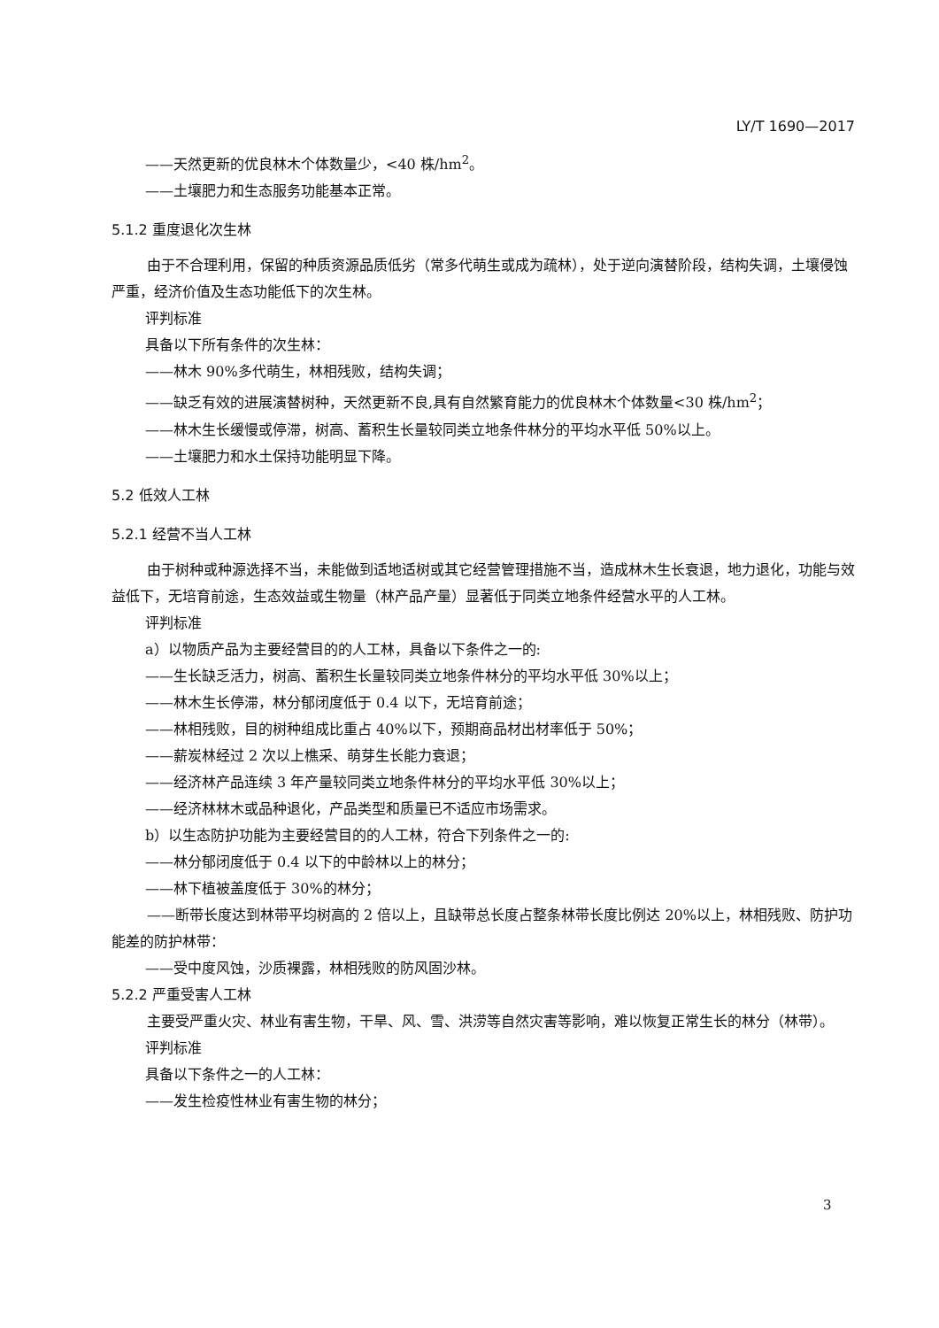LY/T 1690—2017
——天然更新的优良林木个体数量少，<40 株/hm<sup>2</sup>。
——土壤肥力和生态服务功能基本正常。
5.1.2 重度退化次生林
由于不合理利用，保留的种质资源品质低劣（常多代萌生或成为疏林），处于逆向演替阶段，结构失调，土壤侵蚀严重，经济价值及生态功能低下的次生林。
评判标准
具备以下所有条件的次生林：
——林木 90%多代萌生，林相残败，结构失调；
——缺乏有效的进展演替树种，天然更新不良,具有自然繁育能力的优良林木个体数量<30 株/hm<sup>2</sup>；
——林木生长缓慢或停滞，树高、蓄积生长量较同类立地条件林分的平均水平低 50%以上。
——土壤肥力和水土保持功能明显下降。
5.2 低效人工林
5.2.1 经营不当人工林
由于树种或种源选择不当，未能做到适地适树或其它经营管理措施不当，造成林木生长衰退，地力退化，功能与效益低下，无培育前途，生态效益或生物量（林产品产量）显著低于同类立地条件经营水平的人工林。
评判标准
a）以物质产品为主要经营目的的人工林，具备以下条件之一的:
——生长缺乏活力，树高、蓄积生长量较同类立地条件林分的平均水平低 30%以上；
——林木生长停滞，林分郁闭度低于 0.4 以下，无培育前途；
——林相残败，目的树种组成比重占 40%以下，预期商品材出材率低于 50%；
——薪炭林经过 2 次以上樵采、萌芽生长能力衰退；
——经济林产品连续 3 年产量较同类立地条件林分的平均水平低 30%以上；
——经济林林木或品种退化，产品类型和质量已不适应市场需求。
b）以生态防护功能为主要经营目的的人工林，符合下列条件之一的:
——林分郁闭度低于 0.4 以下的中龄林以上的林分；
——林下植被盖度低于 30%的林分；
——断带长度达到林带平均树高的 2 倍以上，且缺带总长度占整条林带长度比例达 20%以上，林相残败、防护功能差的防护林带：
——受中度风蚀，沙质裸露，林相残败的防风固沙林。
5.2.2 严重受害人工林
主要受严重火灾、林业有害生物，干旱、风、雪、洪涝等自然灾害等影响，难以恢复正常生长的林分（林带）。
评判标准
具备以下条件之一的人工林：
——发生检疫性林业有害生物的林分；
3